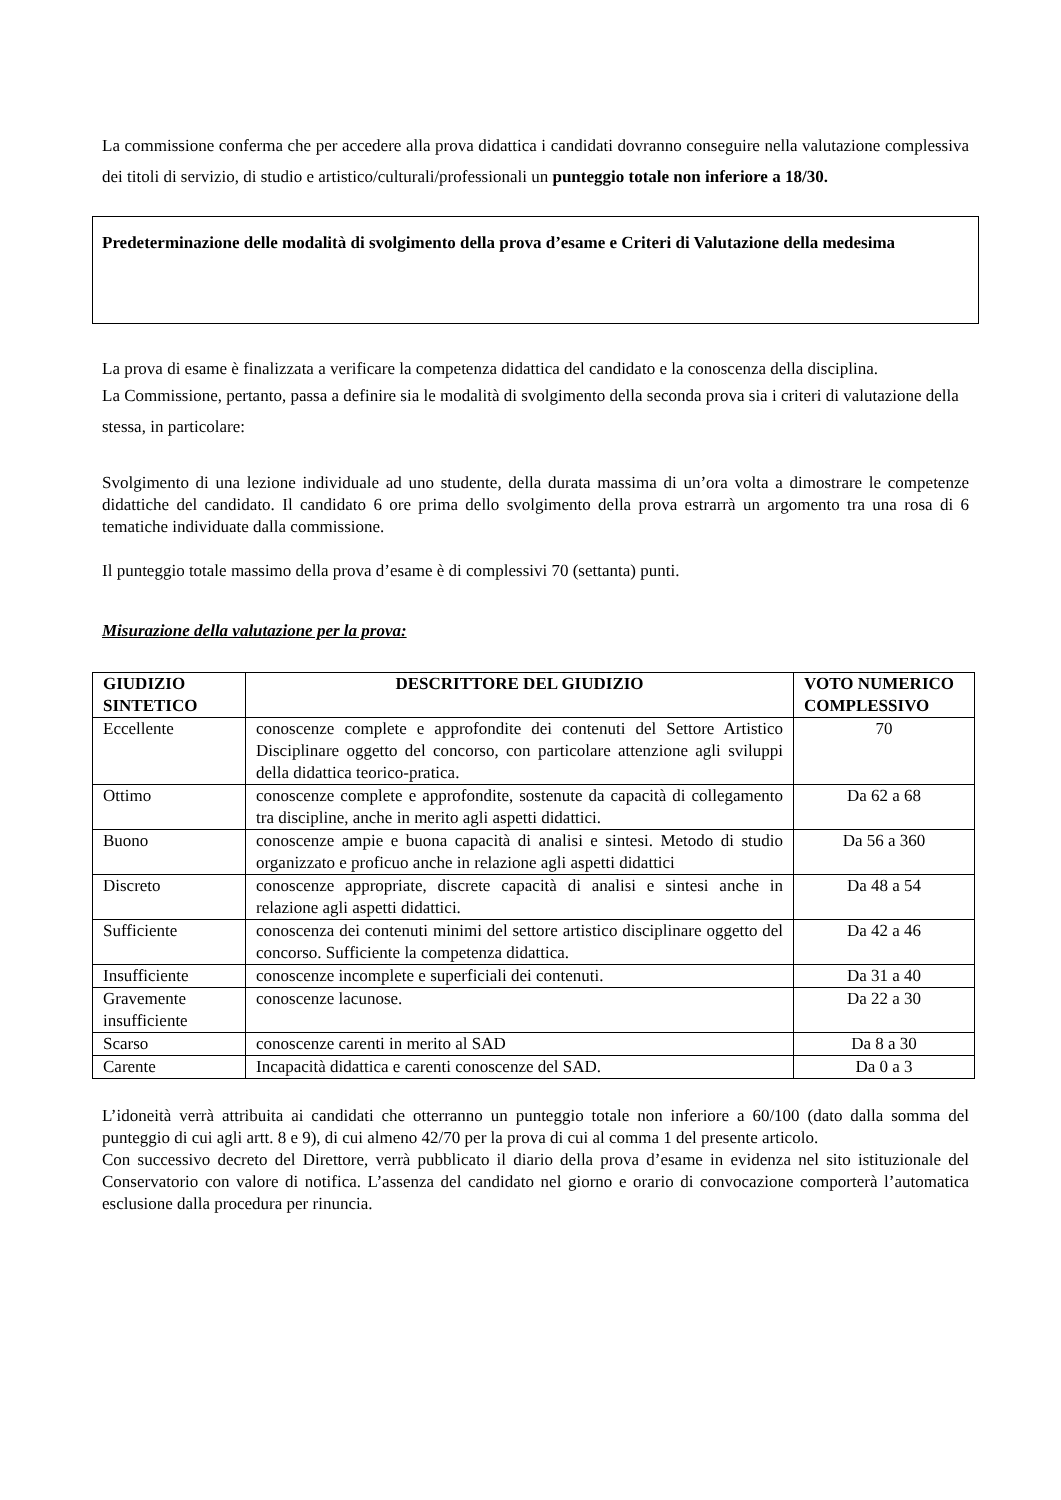La commissione conferma che per accedere alla prova didattica i candidati dovranno conseguire nella valutazione complessiva dei titoli di servizio, di studio e artistico/culturali/professionali un punteggio totale non inferiore a 18/30.
Predeterminazione delle modalità di svolgimento della prova d’esame e Criteri di Valutazione della medesima
La prova di esame è finalizzata a verificare la competenza didattica del candidato e la conoscenza della disciplina.
La Commissione, pertanto, passa a definire sia le modalità di svolgimento della seconda prova sia i criteri di valutazione della stessa, in particolare:
Svolgimento di una lezione individuale ad uno studente, della durata massima di un’ora volta a dimostrare le competenze didattiche del candidato. Il candidato 6 ore prima dello svolgimento della prova estrarrà un argomento tra una rosa di 6 tematiche individuate dalla commissione.
Il punteggio totale massimo della prova d’esame è di complessivi 70 (settanta) punti.
Misurazione della valutazione per la prova:
| GIUDIZIO SINTETICO | DESCRITTORE DEL GIUDIZIO | VOTO NUMERICO COMPLESSIVO |
| --- | --- | --- |
| Eccellente | conoscenze complete e approfondite dei contenuti del Settore Artistico Disciplinare oggetto del concorso, con particolare attenzione agli sviluppi della didattica teorico-pratica. | 70 |
| Ottimo | conoscenze complete e approfondite, sostenute da capacità di collegamento tra discipline, anche in merito agli aspetti didattici. | Da 62 a 68 |
| Buono | conoscenze ampie e buona capacità di analisi e sintesi. Metodo di studio organizzato e proficuo anche in relazione agli aspetti didattici | Da 56 a 360 |
| Discreto | conoscenze appropriate, discrete capacità di analisi e sintesi anche in relazione agli aspetti didattici. | Da 48 a 54 |
| Sufficiente | conoscenza dei contenuti minimi del settore artistico disciplinare oggetto del concorso. Sufficiente la competenza didattica. | Da 42 a 46 |
| Insufficiente | conoscenze incomplete e superficiali dei contenuti. | Da 31 a 40 |
| Gravemente insufficiente | conoscenze lacunose. | Da 22 a 30 |
| Scarso | conoscenze carenti in merito al SAD | Da 8 a 30 |
| Carente | Incapacità didattica e carenti conoscenze del SAD. | Da 0 a 3 |
L’idoneità verrà attribuita ai candidati che otterranno un punteggio totale non inferiore a 60/100 (dato dalla somma del punteggio di cui agli artt. 8 e 9), di cui almeno 42/70 per la prova di cui al comma 1 del presente articolo.
Con successivo decreto del Direttore, verrà pubblicato il diario della prova d’esame in evidenza nel sito istituzionale del Conservatorio con valore di notifica. L’assenza del candidato nel giorno e orario di convocazione comporterà l’automatica esclusione dalla procedura per rinuncia.